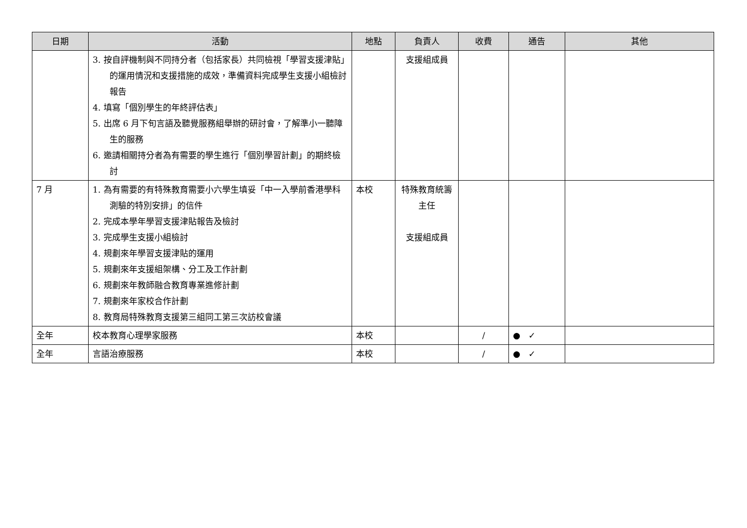| 日期 | 活動 | 地點 | 負責人 | 收費 | 通告 | 其他 |
| --- | --- | --- | --- | --- | --- | --- |
| | 3. 按自評機制與不同持分者（包括家長）共同檢視「學習支援津貼」的運用情況和支援措施的成效，準備資料完成學生支援小組檢討報告 4. 填寫「個別學生的年終評估表」 5. 出席 6 月下旬言語及聽覺服務組舉辦的研討會，了解準小一聽障生的服務 6. 邀請相關持分者為有需要的學生進行「個別學習計劃」的期終檢討 | | 支援組成員 | | | |
| 7 月 | 1. 為有需要的有特殊教育需要小六學生填妥「中一入學前香港學科測驗的特別安排」的信件 2. 完成本學年學習支援津貼報告及檢討 3. 完成學生支援小組檢討 4. 規劃來年學習支援津貼的運用 5. 規劃來年支援組架構、分工及工作計劃 6. 規劃來年教師融合教育專業進修計劃 7. 規劃來年家校合作計劃 8. 教育局特殊教育支援第三組同工第三次訪校會議 | 本校 | 特殊教育統籌主任 支援組成員 | | | |
| 全年 | 校本教育心理學家服務 | 本校 | | / | ● ✓ | |
| 全年 | 言語治療服務 | 本校 | | / | ● ✓ | |